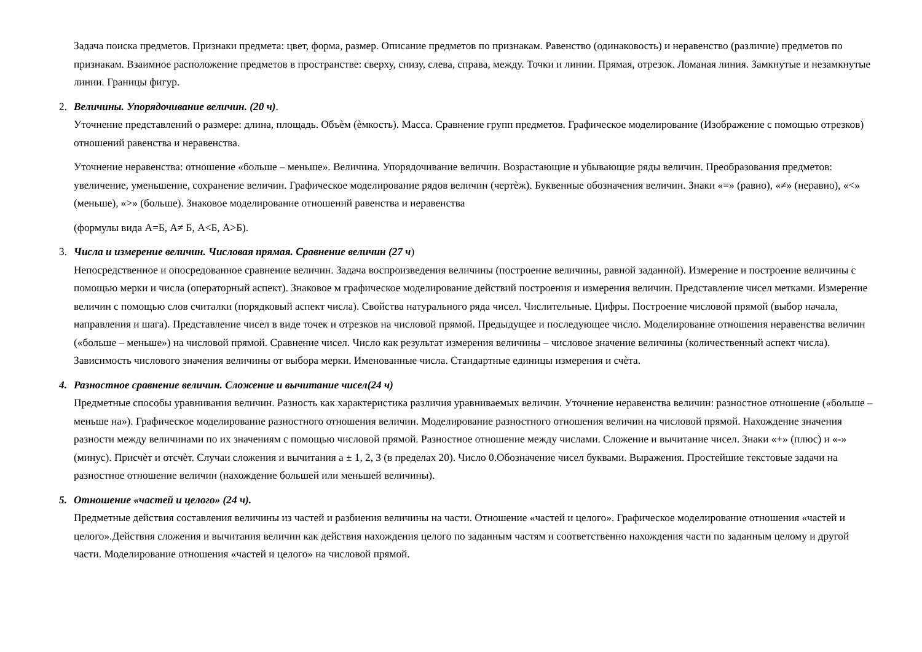Задача поиска предметов. Признаки предмета: цвет, форма, размер. Описание предметов по признакам. Равенство (одинаковость) и неравенство (различие) предметов по признакам. Взаимное расположение предметов в пространстве: сверху, снизу, слева, справа, между. Точки и линии. Прямая, отрезок. Ломаная линия. Замкнутые и незамкнутые линии. Границы фигур.
2. Величины. Упорядочивание величин. (20 ч).
Уточнение представлений о размере: длина, площадь. Объѐм (ѐмкость). Масса. Сравнение групп предметов. Графическое моделирование (Изображение с помощью отрезков) отношений равенства и неравенства.
Уточнение неравенства: отношение «больше – меньше». Величина. Упорядочивание величин. Возрастающие и убывающие ряды величин. Преобразования предметов: увеличение, уменьшение, сохранение величин. Графическое моделирование рядов величин (чертѐж). Буквенные обозначения величин. Знаки «=» (равно), «≠» (неравно), «<» (меньше), «>» (больше). Знаковое моделирование отношений равенства и неравенства
(формулы вида А=Б, А≠ Б, А<Б, А>Б).
3. Числа и измерение величин. Числовая прямая. Сравнение величин (27 ч)
Непосредственное и опосредованное сравнение величин. Задача воспроизведения величины (построение величины, равной заданной). Измерение и построение величины с помощью мерки и числа (операторный аспект). Знаковое м графическое моделирование действий построения и измерения величин. Представление чисел метками. Измерение величин с помощью слов считалки (порядковый аспект числа). Свойства натурального ряда чисел. Числительные. Цифры. Построение числовой прямой (выбор начала, направления и шага). Представление чисел в виде точек и отрезков на числовой прямой. Предыдущее и последующее число. Моделирование отношения неравенства величин («больше – меньше») на числовой прямой. Сравнение чисел. Число как результат измерения величины – числовое значение величины (количественный аспект числа). Зависимость числового значения величины от выбора мерки. Именованные числа. Стандартные единицы измерения и счѐта.
4. Разностное сравнение величин. Сложение и вычитание чисел(24 ч)
Предметные способы уравнивания величин. Разность как характеристика различия уравниваемых величин. Уточнение неравенства величин: разностное отношение («больше – меньше на»). Графическое моделирование разностного отношения величин. Моделирование разностного отношения величин на числовой прямой. Нахождение значения разности между величинами по их значениям с помощью числовой прямой. Разностное отношение между числами. Сложение и вычитание чисел. Знаки «+» (плюс) и «-» (минус). Присчѐт и отсчѐт. Случаи сложения и вычитания а ± 1, 2, 3 (в пределах 20). Число 0.Обозначение чисел буквами. Выражения. Простейшие текстовые задачи на разностное отношение величин (нахождение большей или меньшей величины).
5. Отношение «частей и целого» (24 ч).
Предметные действия составления величины из частей и разбиения величины на части. Отношение «частей и целого». Графическое моделирование отношения «частей и целого».Действия сложения и вычитания величин как действия нахождения целого по заданным частям и соответственно нахождения части по заданным целому и другой части. Моделирование отношения «частей и целого» на числовой прямой.